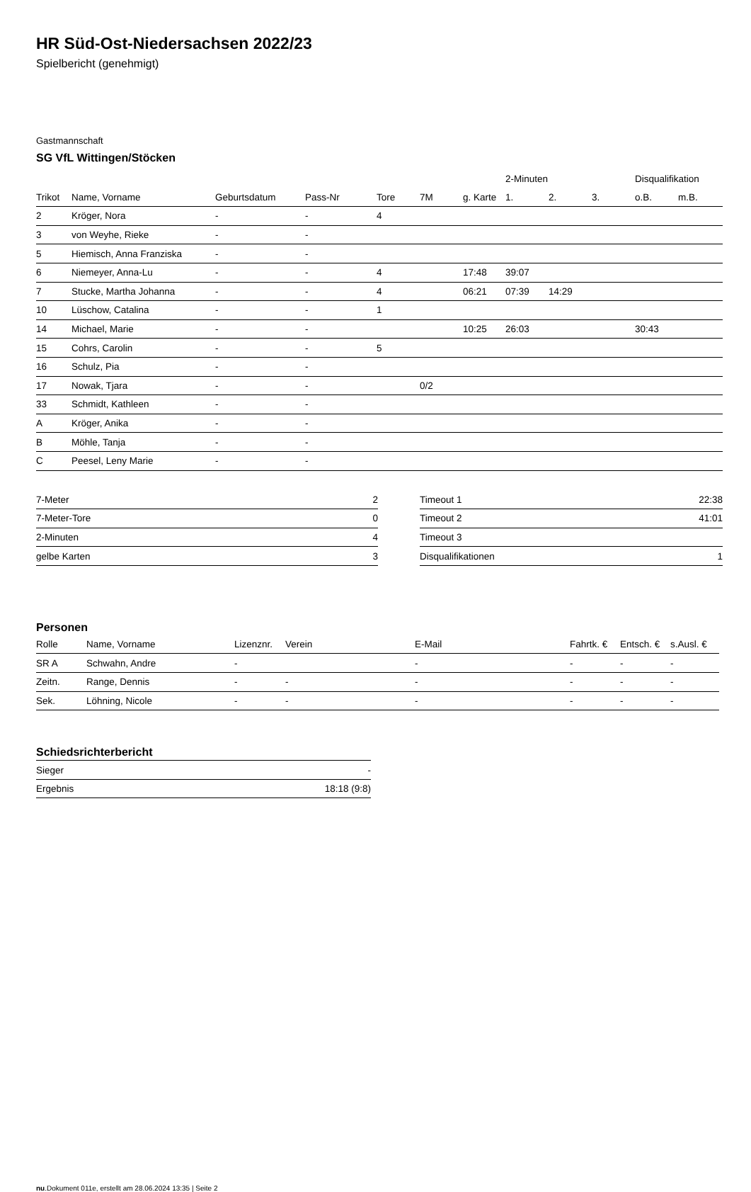HR Süd-Ost-Niedersachsen 2022/23
Spielbericht (genehmigt)
Gastmannschaft
SG VfL Wittingen/Stöcken
| | | | | | | | 2-Minuten | | | Disqualifikation | |
| --- | --- | --- | --- | --- | --- | --- | --- | --- | --- | --- | --- |
| Trikot | Name, Vorname | Geburtsdatum | Pass-Nr | Tore | 7M | g. Karte | 1. | 2. | 3. | o.B. | m.B. |
| 2 | Kröger, Nora | - | - | 4 | | | | | | | |
| 3 | von Weyhe, Rieke | - | - | | | | | | | | |
| 5 | Hiemisch, Anna Franziska | - | - | | | | | | | | |
| 6 | Niemeyer, Anna-Lu | - | - | 4 | | 17:48 | 39:07 | | | | |
| 7 | Stucke, Martha Johanna | - | - | 4 | | 06:21 | 07:39 | 14:29 | | | |
| 10 | Lüschow, Catalina | - | - | 1 | | | | | | | |
| 14 | Michael, Marie | - | - | | | 10:25 | 26:03 | | | 30:43 | |
| 15 | Cohrs, Carolin | - | - | 5 | | | | | | | |
| 16 | Schulz, Pia | - | - | | | | | | | | |
| 17 | Nowak, Tjara | - | - | | 0/2 | | | | | | |
| 33 | Schmidt, Kathleen | - | - | | | | | | | | |
| A | Kröger, Anika | - | - | | | | | | | | |
| B | Möhle, Tanja | - | - | | | | | | | | |
| C | Peesel, Leny Marie | - | - | | | | | | | | |
| 7-Meter | 2 |
| 7-Meter-Tore | 0 |
| 2-Minuten | 4 |
| gelbe Karten | 3 |
| Timeout 1 | 22:38 |
| Timeout 2 | 41:01 |
| Timeout 3 | |
| Disqualifikationen | 1 |
Personen
| Rolle | Name, Vorname | Lizenznr. | Verein | E-Mail | Fahrtk. € | Entsch. € | s.Ausl. € |
| --- | --- | --- | --- | --- | --- | --- | --- |
| SR A | Schwahn, Andre | - | | - | - | - | - |
| Zeitn. | Range, Dennis | - | - | - | - | - | - |
| Sek. | Löhning, Nicole | - | - | - | - | - | - |
Schiedsrichterbericht
| Sieger | - |
| Ergebnis | 18:18 (9:8) |
nu.Dokument 011e, erstellt am 28.06.2024 13:35 | Seite 2